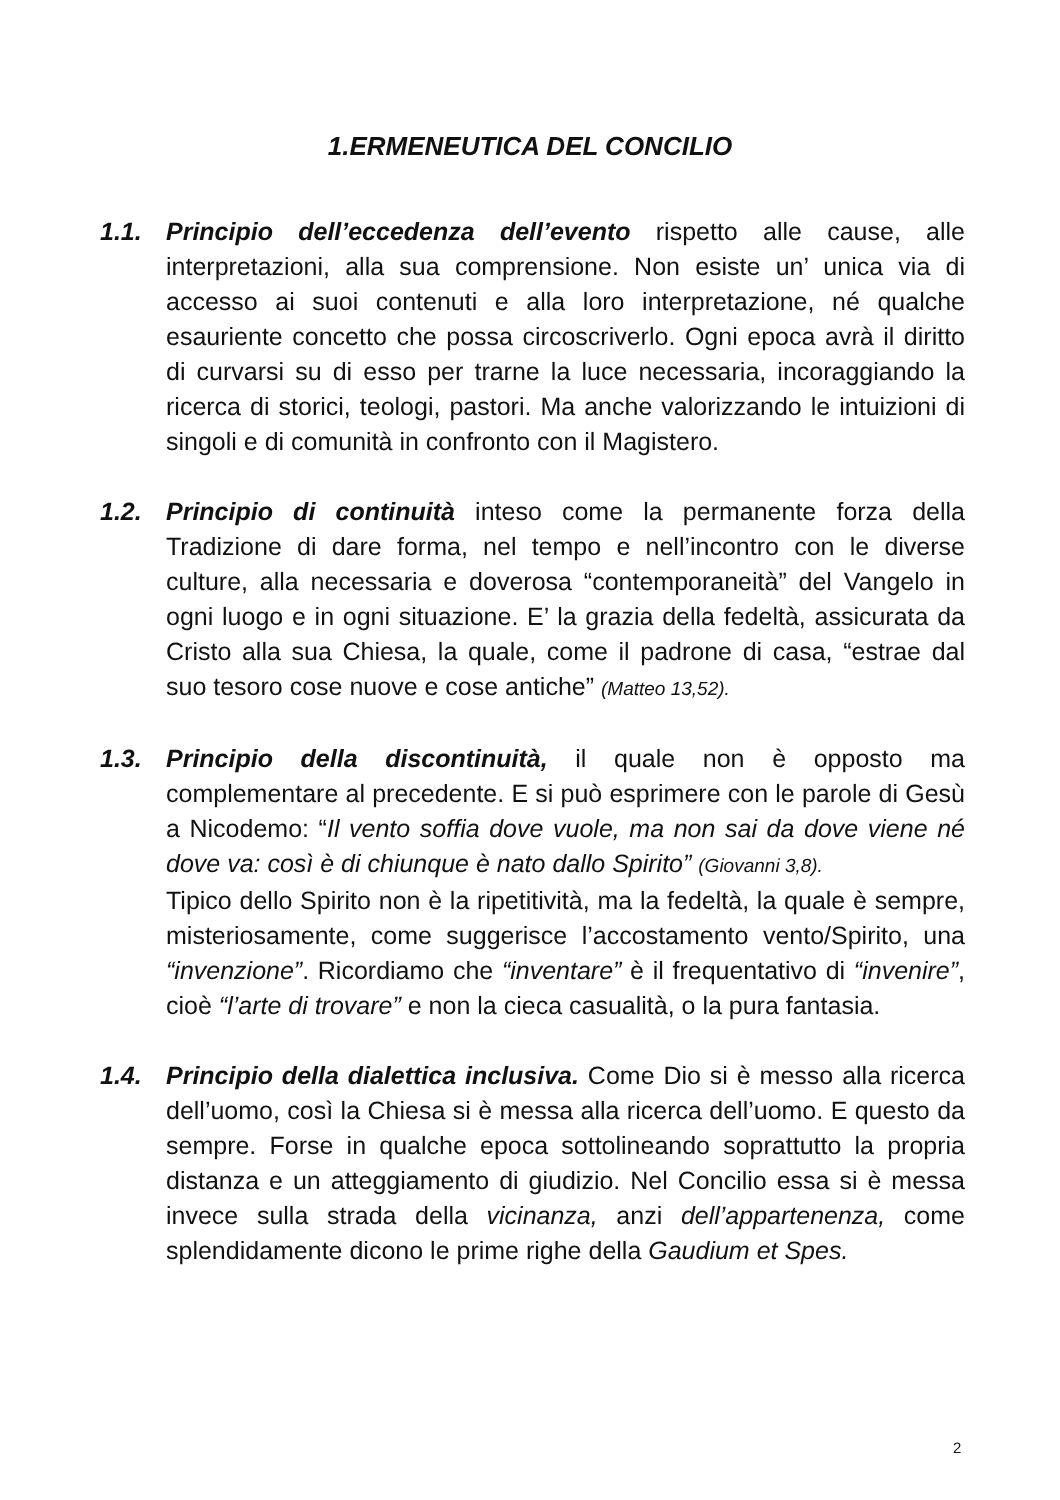1.ERMENEUTICA DEL CONCILIO
1.1. Principio dell’eccedenza dell’evento rispetto alle cause, alle interpretazioni, alla sua comprensione. Non esiste un’ unica via di accesso ai suoi contenuti e alla loro interpretazione, né qualche esauriente concetto che possa circoscriverlo. Ogni epoca avrà il diritto di curvarsi su di esso per trarne la luce necessaria, incoraggiando la ricerca di storici, teologi, pastori. Ma anche valorizzando le intuizioni di singoli e di comunità in confronto con il Magistero.
1.2. Principio di continuità inteso come la permanente forza della Tradizione di dare forma, nel tempo e nell’incontro con le diverse culture, alla necessaria e doverosa “contemporaneità” del Vangelo in ogni luogo e in ogni situazione. E’ la grazia della fedeltà, assicurata da Cristo alla sua Chiesa, la quale, come il padrone di casa, “estrae dal suo tesoro cose nuove e cose antiche” (Matteo 13,52).
1.3. Principio della discontinuità, il quale non è opposto ma complementare al precedente. E si può esprimere con le parole di Gesù a Nicodemo: “Il vento soffia dove vuole, ma non sai da dove viene né dove va: così è di chiunque è nato dallo Spirito” (Giovanni 3,8).
Tipico dello Spirito non è la ripetitività, ma la fedeltà, la quale è sempre, misteriosamente, come suggerisce l’accostamento vento/Spirito, una “invenzione”. Ricordiamo che “inventare” è il frequentativo di “invenire”, cioè “l’arte di trovare” e non la cieca casualità, o la pura fantasia.
1.4. Principio della dialettica inclusiva. Come Dio si è messo alla ricerca dell’uomo, così la Chiesa si è messa alla ricerca dell’uomo. E questo da sempre. Forse in qualche epoca sottolineando soprattutto la propria distanza e un atteggiamento di giudizio. Nel Concilio essa si è messa invece sulla strada della vicinanza, anzi dell’appartenenza, come splendidamente dicono le prime righe della Gaudium et Spes.
2